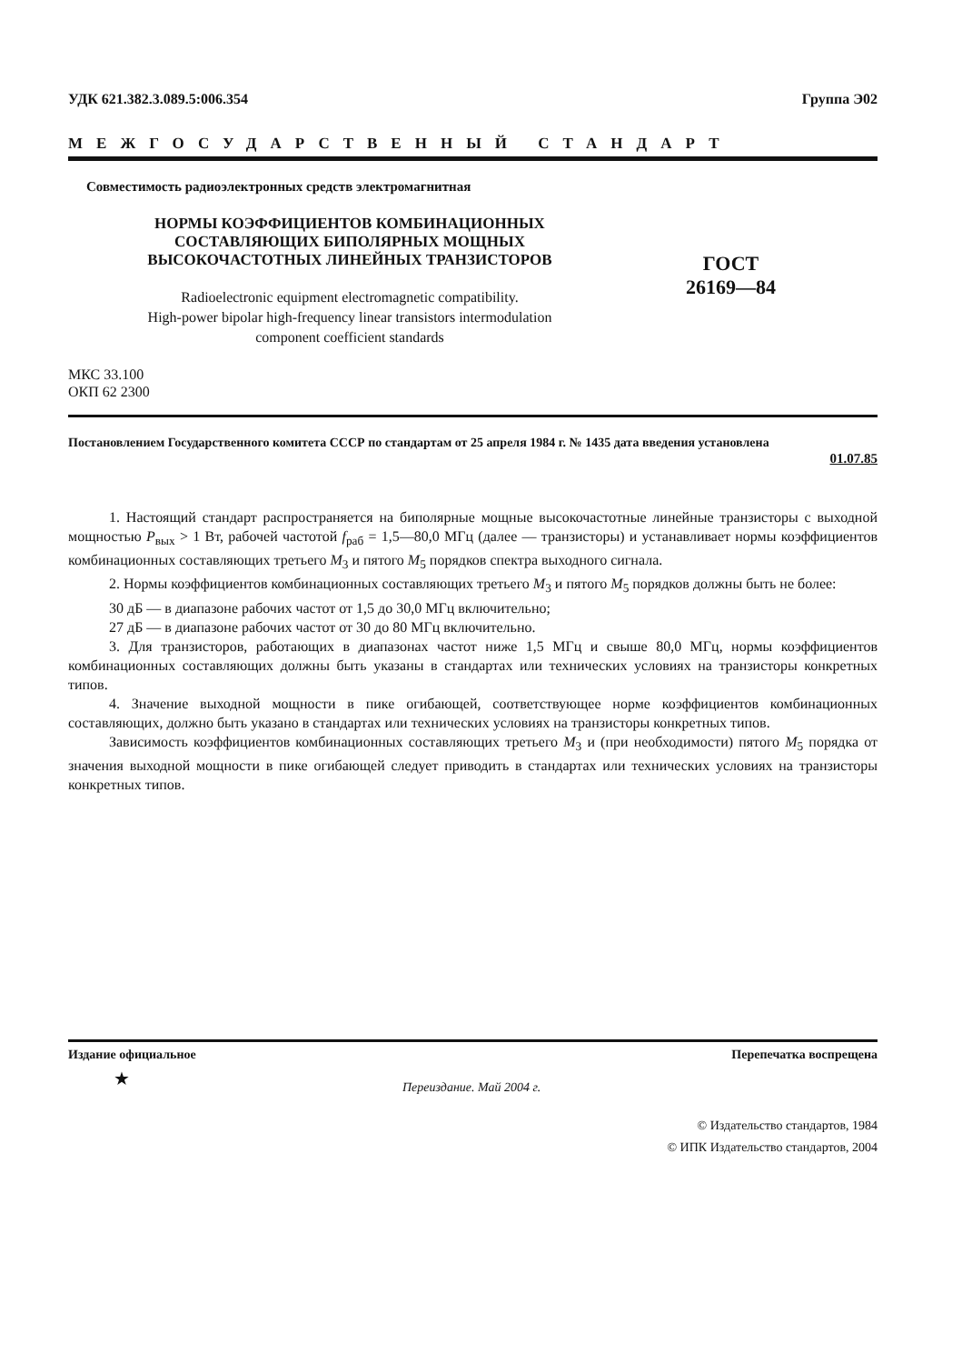УДК 621.382.3.089.5:006.354 Группа Э02
МЕЖГОСУДАРСТВЕННЫЙ СТАНДАРТ
Совместимость радиоэлектронных средств электромагнитная
НОРМЫ КОЭФФИЦИЕНТОВ КОМБИНАЦИОННЫХ
СОСТАВЛЯЮЩИХ БИПОЛЯРНЫХ МОЩНЫХ
ВЫСОКОЧАСТОТНЫХ ЛИНЕЙНЫХ ТРАНЗИСТОРОВ
Radioelectronic equipment electromagnetic compatibility.
High-power bipolar high-frequency linear transistors intermodulation
component coefficient standards
ГОСТ
26169—84
МКС 33.100
ОКП 62 2300
Постановлением Государственного комитета СССР по стандартам от 25 апреля 1984 г. № 1435 дата введения установлена
01.07.85
1. Настоящий стандарт распространяется на биполярные мощные высокочастотные линейные транзисторы с выходной мощностью P<sub>вых</sub> > 1 Вт, рабочей частотой f<sub>раб</sub> = 1,5—80,0 МГц (далее — транзисторы) и устанавливает нормы коэффициентов комбинационных составляющих третьего M<sub>3</sub> и пятого M<sub>5</sub> порядков спектра выходного сигнала.
2. Нормы коэффициентов комбинационных составляющих третьего M<sub>3</sub> и пятого M<sub>5</sub> порядков должны быть не более:
30 дБ — в диапазоне рабочих частот от 1,5 до 30,0 МГц включительно;
27 дБ — в диапазоне рабочих частот от 30 до 80 МГц включительно.
3. Для транзисторов, работающих в диапазонах частот ниже 1,5 МГц и свыше 80,0 МГц, нормы коэффициентов комбинационных составляющих должны быть указаны в стандартах или технических условиях на транзисторы конкретных типов.
4. Значение выходной мощности в пике огибающей, соответствующее норме коэффициентов комбинационных составляющих, должно быть указано в стандартах или технических условиях на транзисторы конкретных типов.
Зависимость коэффициентов комбинационных составляющих третьего M<sub>3</sub> и (при необходимости) пятого M<sub>5</sub> порядка от значения выходной мощности в пике огибающей следует приводить в стандартах или технических условиях на транзисторы конкретных типов.
Издание официальное Перепечатка воспрещена
★ Переиздание. Май 2004 г.
© Издательство стандартов, 1984
© ИПК Издательство стандартов, 2004